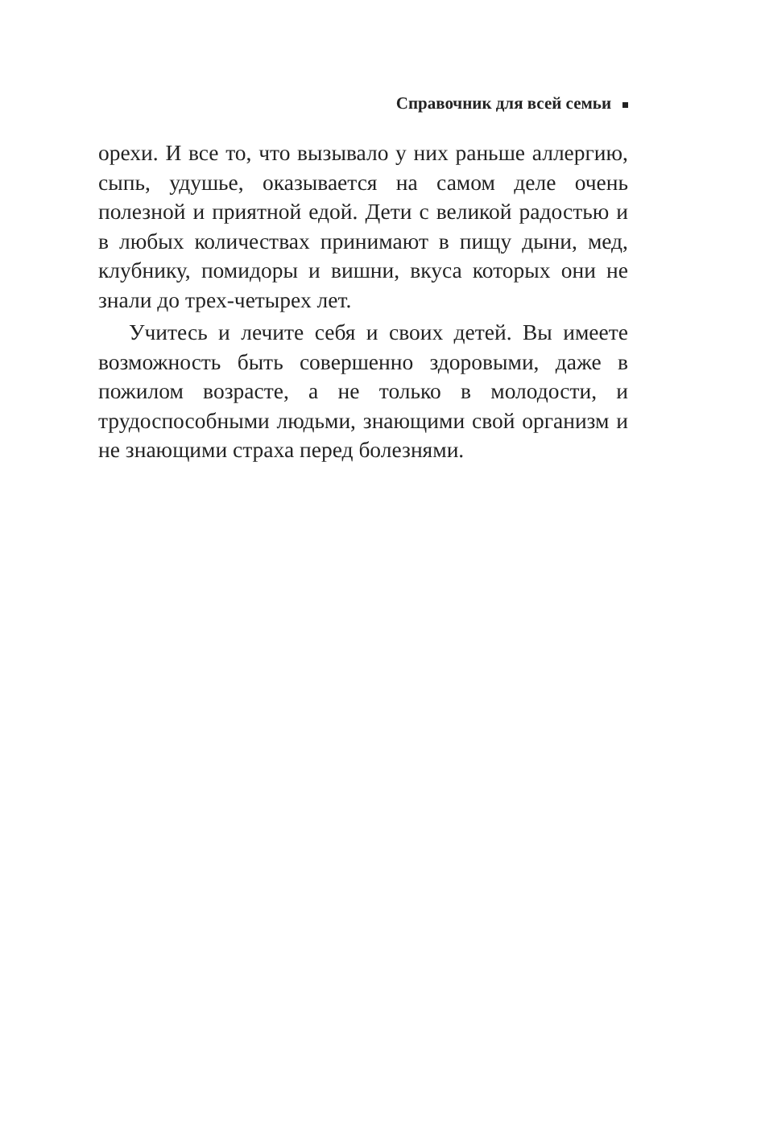Справочник для всей семьи
орехи. И все то, что вызывало у них раньше аллергию, сыпь, удушье, оказывается на самом деле очень полезной и приятной едой. Дети с великой радостью и в любых количествах принимают в пищу дыни, мед, клубнику, помидоры и вишни, вкуса которых они не знали до трех-четырех лет.
Учитесь и лечите себя и своих детей. Вы имеете возможность быть совершенно здоровыми, даже в пожилом возрасте, а не только в молодости, и трудоспособными людьми, знающими свой организм и не знающими страха перед болезнями.